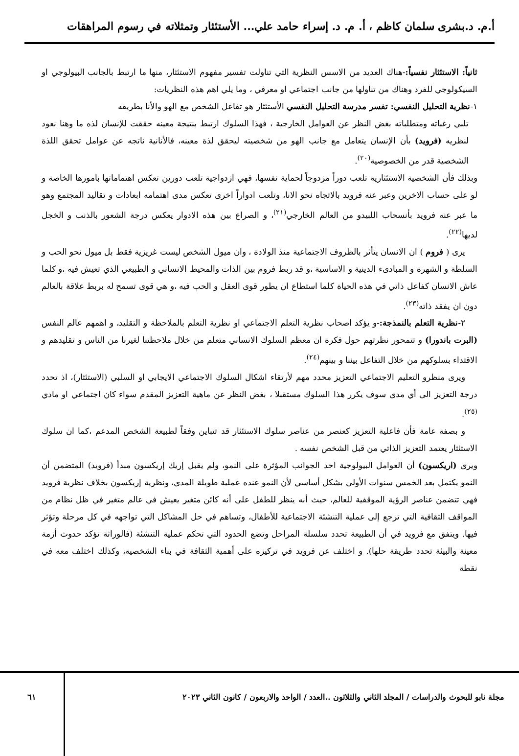أ.م. د.بشرى سلمان كاظم ، أ. م. د. إسراء حامد علي... الأستئثار وتمثلاته في رسوم المراهقات
ثانياً: الاستئثار نفسياً:-هناك العديد من الاسس النظرية التي تناولت تفسير مفهوم الاستئثار، منها ما ارتبط بالجانب البيولوجي او السيكولوجي للفرد وهناك من تناولها من جانب اجتماعي او معرفي ، وما يلي اهم هذه النظريات:
١-نظرية التحليل النفسي: تفسر مدرسة التحليل النفسي الأستئثار هو تفاعل الشخص مع الهو والأنا بطريقه
تلبي رغباته ومتطلباته بغض النظر عن العوامل الخارجية ، فهذا السلوك ارتبط بنتيجة معينه حققت للإنسان لذه ما وهنا نعود لنظريه (فرويد) بأن الإنسان يتعامل مع جانب الهو من شخصيته ليحقق لذة معينه، فالأنانية ناتجه عن عوامل تحقق اللذة الشخصية قدر من الخصوصية<sup>(٢٠)</sup>.
وبذلك فأن الشخصية الاستئثارية تلعب دوراً مزدوجاً لحماية نفسها، فهي ازدواجية تلعب دورين تعكس اهتماماتها بامورها الخاصة و لو على حساب الاخرين وعبر عنه فرويد بالاتجاه نحو الانا، وتلعب ادواراً اخرى تعكس مدى اهتمامه ابعادات و تقاليد المجتمع وهو ما عبر عنه فرويد بأنسحاب اللبيدو من العالم الخارجي<sup>(٢١)</sup>، و الصراع بين هذه الادوار يعكس درجة الشعور بالذنب و الخجل لديها<sup>(٢٢)</sup>.
يرى ( فروم ) ان الانسان يتأثر بالظروف الاجتماعية منذ الولادة ، وان ميول الشخص ليست غريزية فقط بل ميول نحو الحب و السلطة و الشهرة و المبادىء الدينية و الاساسية ،و قد ربط فروم بين الذات والمحيط الانساني و الطبيعي الذي تعيش فيه ،و كلما عاش الانسان كفاعل ذاتي في هذه الحياة كلما استطاع ان يطور قوى العقل و الحب فيه ،و هي قوى تسمح له بربط علاقة بالعالم دون ان يفقد ذاته<sup>(٢٣)</sup>.
٢-نظرية التعلم بالنمذجة:-و يؤكد اصحاب نظرية التعلم الاجتماعي او نظرية التعلم بالملاحظة و التقليد، و اهمهم عالم النفس (البرت باندورا) و تتمحور نظرتهم حول فكرة ان معظم السلوك الانساني متعلم من خلال ملاحظتنا لغيرنا من الناس و تقليدهم و الاقتداء بسلوكهم من خلال التفاعل بيننا و بينهم<sup>(٢٤)</sup>.
ويرى منظرو التعليم الاجتماعي التعزيز محدد مهم لأرتقاء اشكال السلوك الاجتماعي الايجابي او السلبي (الاستئثار)، اذ تحدد درجة التعزيز الى أي مدى سوف يكرر هذا السلوك مستقبلا ، بغض النظر عن ماهية التعزيز المقدم سواء كان اجتماعي او مادي <sup>(٢٥)</sup>.
و بصفة عامة فأن فاعلية التعزيز كعنصر من عناصر سلوك الاستئثار قد تتباين وفقاً لطبيعة الشخص المدعم ،كما ان سلوك الاستئثار يعتمد التعزيز الذاتي من قبل الشخص نفسه .
ويرى (اريكسون) أن العوامل البيولوجية احد الجوانب المؤثرة على النمو، ولم يقبل إريك إريكسون مبدأ (فرويد) المتضمن أن النمو يكتمل بعد الخمس سنوات الأولى بشكل أساسي لأن النمو عنده عملية طويلة المدى، ونظرية إريكسون بخلاف نظرية فرويد فهي تتضمن عناصر الرؤية الموقفية للعالم، حيث أنه ينظر للطفل على أنه كائن متغير يعيش في عالم متغير في ظل نظام من المواقف الثقافية التي ترجع إلى عملية التنشئة الاجتماعية للأطفال، وتساهم في حل المشاكل التي تواجهه في كل مرحلة وتؤثر فيها. ويتفق مع فرويد في أن الطبيعة تحدد سلسلة المراحل وتضع الحدود التي تحكم عملية التنشئة (فالوراثة تؤكد حدوث أزمة معينة والبيئة تحدد طريقة حلها). و اختلف عن فرويد في تركيزه على أهمية الثقافة في بناء الشخصية، وكذلك اختلف معه في نقطة
مجلة نابو للبحوث والدراسات / المجلد الثاني والثلاثون ..العدد / الواحد والاربعون / كانون الثاني ٢٠٢٣
٦١